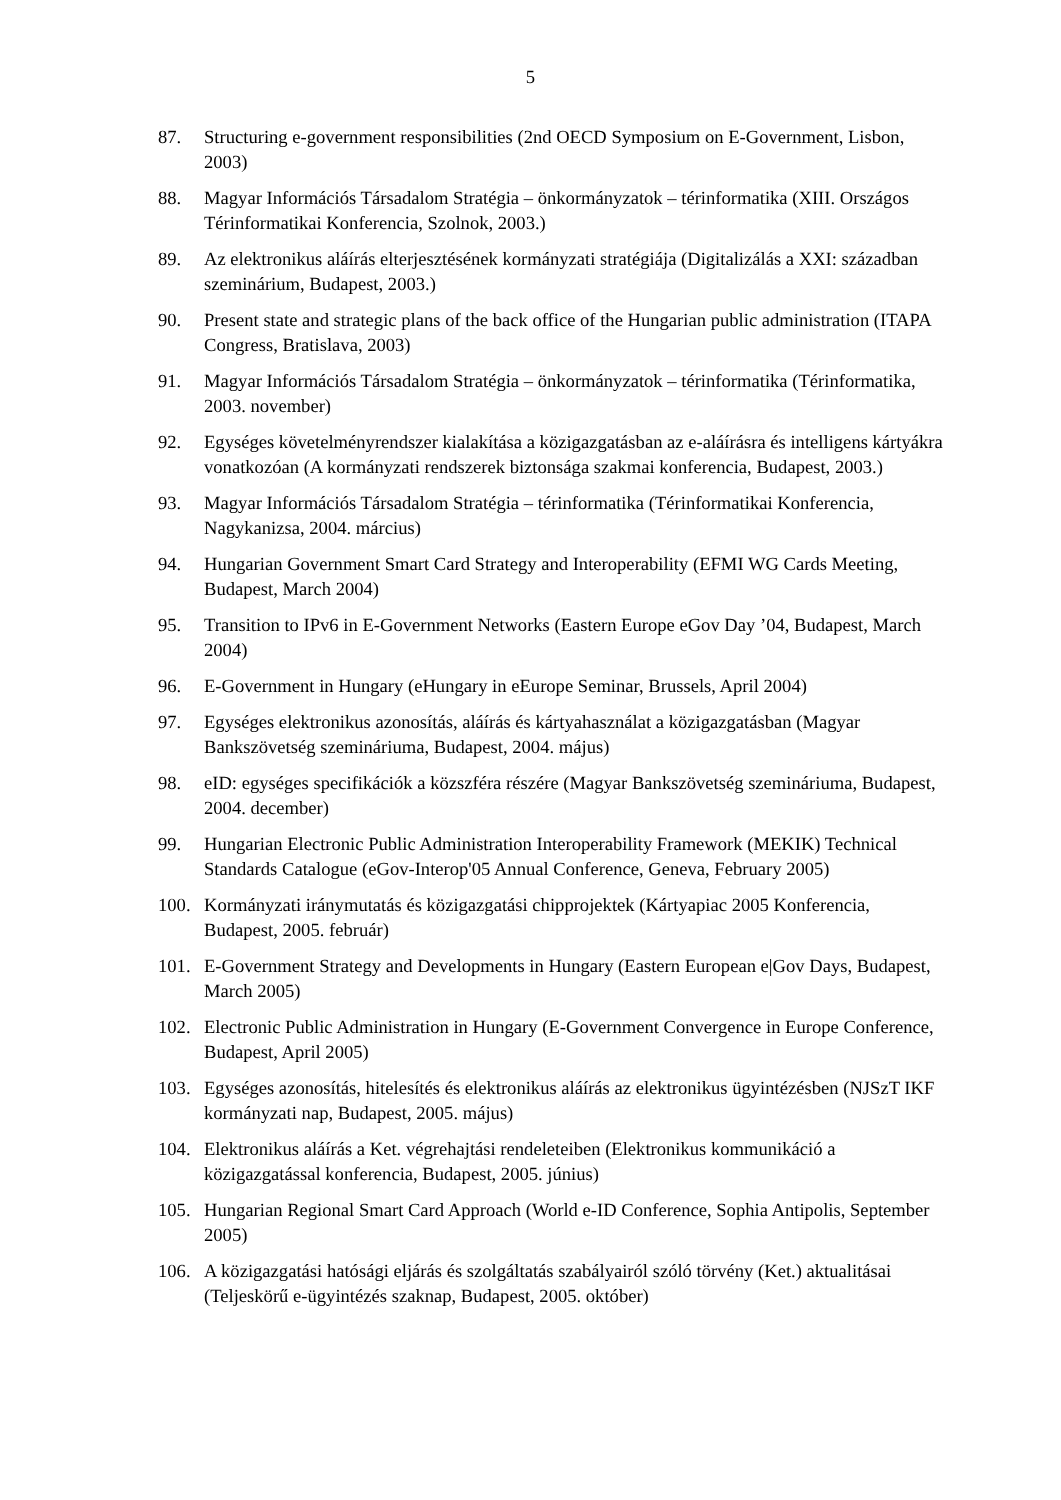5
87. Structuring e-government responsibilities (2nd OECD Symposium on E-Government, Lisbon, 2003)
88. Magyar Információs Társadalom Stratégia – önkormányzatok – térinformatika (XIII. Országos Térinformatikai Konferencia, Szolnok, 2003.)
89. Az elektronikus aláírás elterjesztésének kormányzati stratégiája (Digitalizálás a XXI: században szeminárium, Budapest, 2003.)
90. Present state and strategic plans of the back office of the Hungarian public administration (ITAPA Congress, Bratislava, 2003)
91. Magyar Információs Társadalom Stratégia – önkormányzatok – térinformatika (Térinformatika, 2003. november)
92. Egységes követelményrendszer kialakítása a közigazgatásban az e-aláírásra és intelligens kártyákra vonatkozóan (A kormányzati rendszerek biztonsága szakmai konferencia, Budapest, 2003.)
93. Magyar Információs Társadalom Stratégia – térinformatika (Térinformatikai Konferencia, Nagykanizsa, 2004. március)
94. Hungarian Government Smart Card Strategy and Interoperability (EFMI WG Cards Meeting, Budapest, March 2004)
95. Transition to IPv6 in E-Government Networks (Eastern Europe eGov Day ’04, Budapest, March 2004)
96. E-Government in Hungary (eHungary in eEurope Seminar, Brussels, April 2004)
97. Egységes elektronikus azonosítás, aláírás és kártyahasználat a közigazgatásban (Magyar Bankszövetség szemináriuma, Budapest, 2004. május)
98. eID: egységes specifikációk a közszféra részére (Magyar Bankszövetség szemináriuma, Budapest, 2004. december)
99. Hungarian Electronic Public Administration Interoperability Framework (MEKIK) Technical Standards Catalogue (eGov-Interop'05 Annual Conference, Geneva, February 2005)
100. Kormányzati iránymutatás és közigazgatási chipprojektek (Kártyapiac 2005 Konferencia, Budapest, 2005. február)
101. E-Government Strategy and Developments in Hungary (Eastern European e|Gov Days, Budapest, March 2005)
102. Electronic Public Administration in Hungary (E-Government Convergence in Europe Conference, Budapest, April 2005)
103. Egységes azonosítás, hitelesítés és elektronikus aláírás az elektronikus ügyintézésben (NJSzT IKF kormányzati nap, Budapest, 2005. május)
104. Elektronikus aláírás a Ket. végrehajtási rendeleteiben (Elektronikus kommunikáció a közigazgatással konferencia, Budapest, 2005. június)
105. Hungarian Regional Smart Card Approach (World e-ID Conference, Sophia Antipolis, September 2005)
106. A közigazgatási hatósági eljárás és szolgáltatás szabályairól szóló törvény (Ket.) aktualitásai (Teljeskörű e-ügyintézés szaknap, Budapest, 2005. október)